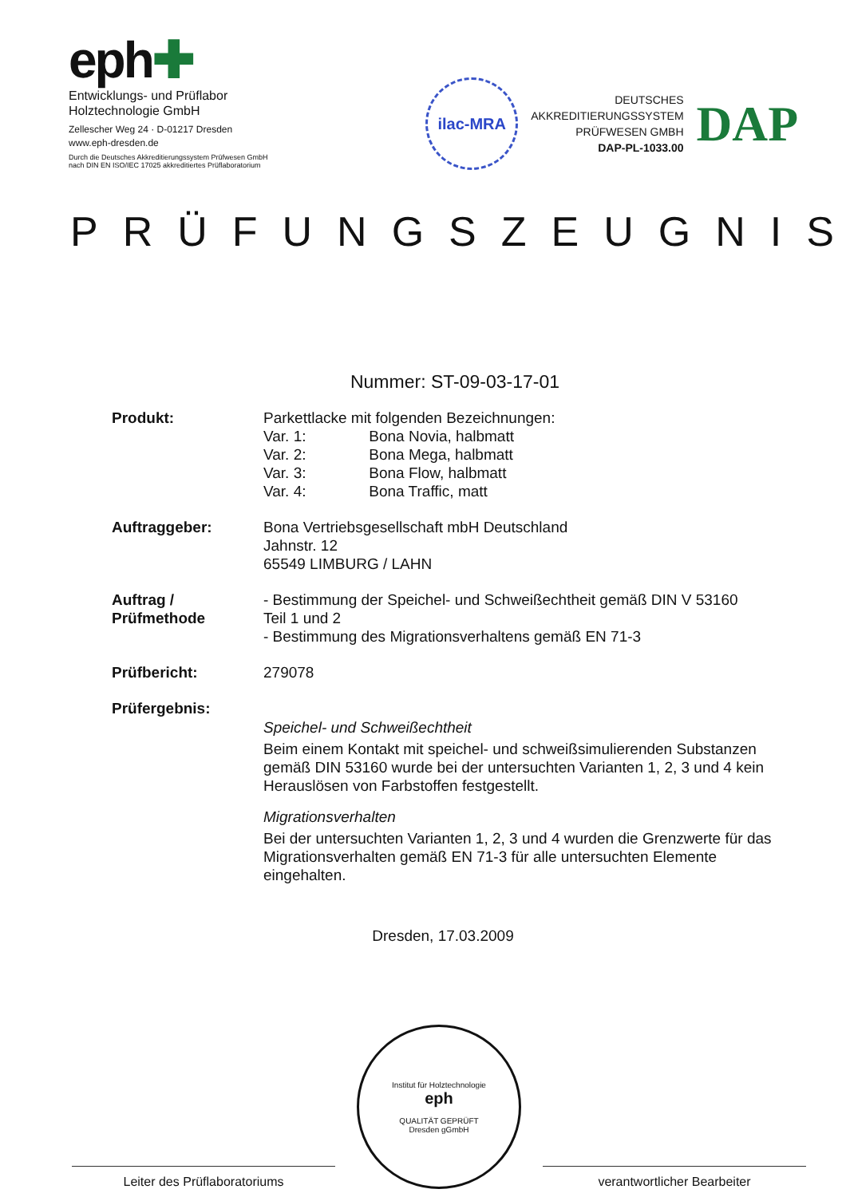eph✚
Entwicklungs- und Prüflabor
Holztechnologie GmbH
Zellescher Weg 24 · D-01217 Dresden
www.eph-dresden.de
Durch die Deutsches Akkreditierungssystem Prüfwesen GmbH
nach DIN EN ISO/IEC 17025 akkreditiertes Prüflaboratorium
ilac-MRA
DEUTSCHES
AKKREDITIERUNGSSYSTEM
PRÜFWESEN GMBH
DAP-PL-1033.00
DAP
PRÜFUNGSZEUGNIS
Nummer: ST-09-03-17-01
Produkt: Parkettlacke mit folgenden Bezeichnungen:
Var. 1: Bona Novia, halbmatt
Var. 2: Bona Mega, halbmatt
Var. 3: Bona Flow, halbmatt
Var. 4: Bona Traffic, matt
Auftraggeber: Bona Vertriebsgesellschaft mbH Deutschland
Jahnstr. 12
65549 LIMBURG / LAHN
Auftrag /
Prüfmethode
- Bestimmung der Speichel- und Schweißechtheit gemäß DIN V 53160
Teil 1 und 2
- Bestimmung des Migrationsverhaltens gemäß EN 71-3
Prüfbericht: 279078
Prüfergebnis:
Speichel- und Schweißechtheit
Beim einem Kontakt mit speichel- und schweißsimulierenden Substanzen gemäß DIN 53160 wurde bei der untersuchten Varianten 1, 2, 3 und 4 kein Herauslösen von Farbstoffen festgestellt.
Migrationsverhalten
Bei der untersuchten Varianten 1, 2, 3 und 4 wurden die Grenzwerte für das Migrationsverhalten gemäß EN 71-3 für alle untersuchten Elemente eingehalten.
Dresden, 17.03.2009
Leiter des Prüflaboratoriums
Institut für Holztechnologie
eph
QUALITÄT GEPRÜFT
Dresden gGmbH
verantwortlicher Bearbeiter